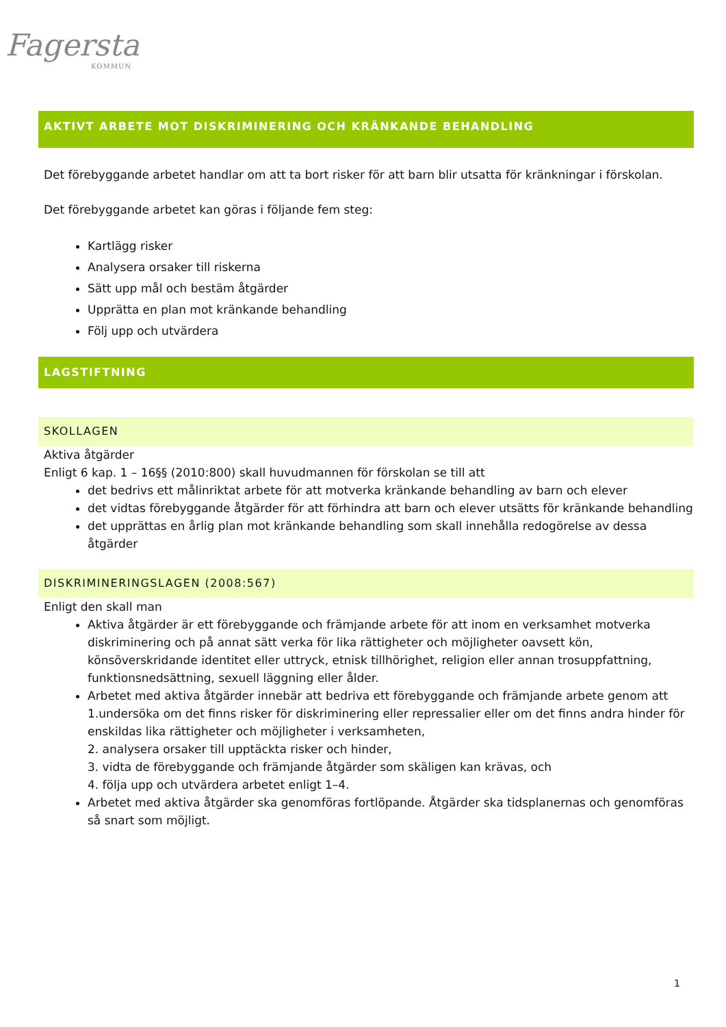Fagersta
KOMMUN
AKTIVT ARBETE MOT DISKRIMINERING OCH KRÄNKANDE BEHANDLING
Det förebyggande arbetet handlar om att ta bort risker för att barn blir utsatta för kränkningar i förskolan.
Det förebyggande arbetet kan göras i följande fem steg:
Kartlägg risker
Analysera orsaker till riskerna
Sätt upp mål och bestäm åtgärder
Upprätta en plan mot kränkande behandling
Följ upp och utvärdera
LAGSTIFTNING
SKOLLAGEN
Aktiva åtgärder
Enligt 6 kap. 1 – 16§§ (2010:800) skall huvudmannen för förskolan se till att
det bedrivs ett målinriktat arbete för att motverka kränkande behandling av barn och elever
det vidtas förebyggande åtgärder för att förhindra att barn och elever utsätts för kränkande behandling
det upprättas en årlig plan mot kränkande behandling som skall innehålla redogörelse av dessa åtgärder
DISKRIMINERINGSLAGEN (2008:567)
Enligt den skall man
Aktiva åtgärder är ett förebyggande och främjande arbete för att inom en verksamhet motverka diskriminering och på annat sätt verka för lika rättigheter och möjligheter oavsett kön, könsöverskridande identitet eller uttryck, etnisk tillhörighet, religion eller annan trosuppfattning, funktionsnedsättning, sexuell läggning eller ålder.
Arbetet med aktiva åtgärder innebär att bedriva ett förebyggande och främjande arbete genom att 1.undersöka om det finns risker för diskriminering eller repressalier eller om det finns andra hinder för enskildas lika rättigheter och möjligheter i verksamheten,
2. analysera orsaker till upptäckta risker och hinder,
3. vidta de förebyggande och främjande åtgärder som skäligen kan krävas, och
4. följa upp och utvärdera arbetet enligt 1–4.
Arbetet med aktiva åtgärder ska genomföras fortlöpande. Åtgärder ska tidsplanernas och genomföras så snart som möjligt.
1